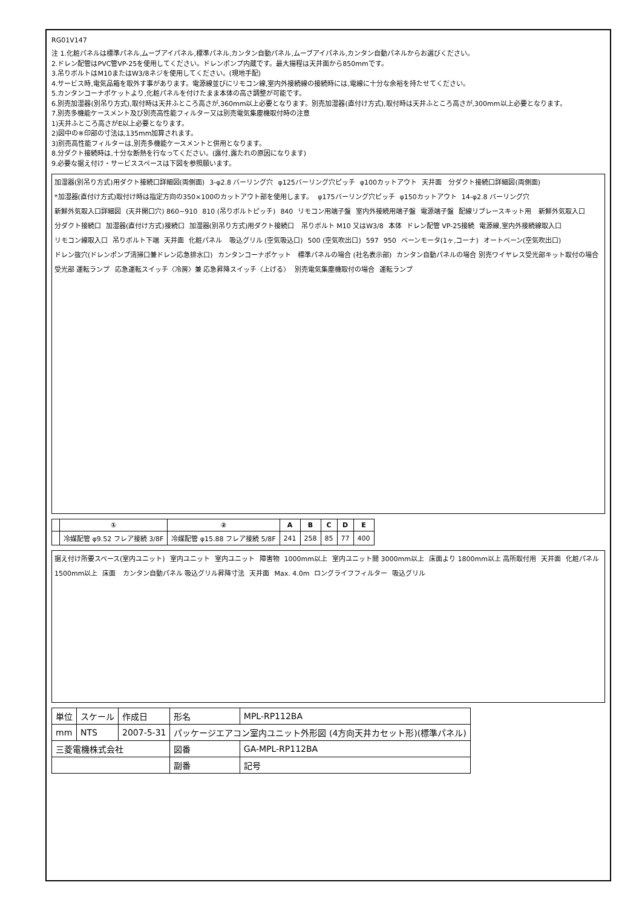RG01V147
注 1.化粧パネルは標準パネル,ムーブアイパネル,標準パネル,カンタン自動パネル,ムーブアイパネル,カンタン自動パネルからお選びください。
2.ドレン配管はPVC管VP-25を使用してください。ドレンポンプ内蔵です。最大揚程は天井面から850mmです。
3.吊りボルトはM10またはW3/8ネジを使用してください。(現地手配)
4.サービス時,電気品箱を取外す事があります。電源線並びにリモコン線,室内外接続線の接続時には,電線に十分な余裕を持たせてください。
5.カンタンコーナポケットより,化粧パネルを付けたまま本体の高さ調整が可能です。
6.別売加湿器(別吊り方式),取付時は天井ふところ高さが,360mm以上必要となります。別売加湿器(直付け方式),取付時は天井ふところ高さが,300mm以上必要となります。
7.別売多機能ケースメント及び別売高性能フィルター又は別売電気集塵機取付時の注意
1)天井ふところ高さがE以上必要となります。
2)図中の※印部の寸法は,135mm加算されます。
3)別売高性能フィルターは,別売多機能ケースメントと併用となります。
8.分ダクト接続時は,十分な断熱を行なってください。(露付,露たれの原因になります)
9.必要な据え付け・サービススペースは下図を参照願います。
加湿器(別吊り方式)用ダクト接続口詳細図(両側面) 3-φ2.8 バーリング穴 φ125バーリング穴ピッチ φ100カットアウト 天井面 分ダクト接続口詳細図(両側面) *加湿器(直付け方式)取付け時は指定方向の350×100のカットアウト部を使用します。 φ175バーリング穴ピッチ φ150カットアウト 14-φ2.8 バーリング穴 新鮮外気取入口詳細図 (天井開口穴) 860~910 810 (吊りボルトピッチ) 840 リモコン用端子盤 室内外接続用端子盤 電源端子盤 配線リプレースキット用 新鮮外気取入口 分ダクト接続口 加湿器(直付け方式)接続口 加湿器(別吊り方式)用ダクト接続口 吊りボルト M10 又はW3/8 本体 ドレン配管 VP-25接続 電源線,室内外接続線取入口 リモコン線取入口 吊りボルト下端 天井面 化粧パネル 吸込グリル (空気吸込口) 500 (空気吹出口) 597 950 ベーンモータ(1ヶ,コーナ) オートベーン(空気吹出口) ドレン抜穴(ドレンポンプ清掃口兼ドレン応急排水口) カンタンコーナポケット 標準パネルの場合 (社名表示部) カンタン自動パネルの場合 別売ワイヤレス受光部キット取付の場合 受光部 運転ランプ 応急運転スイッチ〈冷房〉兼 応急昇降スイッチ〈上げる〉 別売電気集塵機取付の場合 運転ランプ
| | ① | ② | A | B | C | D | E |
| --- | --- | --- | --- | --- | --- | --- | --- |
| | 冷媒配管 φ9.52 フレア接続 3/8F | 冷媒配管 φ15.88 フレア接続 5/8F | 241 | 258 | 85 | 77 | 400 |
据え付け所要スペース(室内ユニット) 室内ユニット 室内ユニット 障害物 1000mm以上 室内ユニット間 3000mm以上 床面より 1800mm以上 高所取付用 天井面 化粧パネル 1500mm以上 床面 カンタン自動パネル 吸込グリル昇降寸法 天井面 Max. 4.0m ロングライフフィルター 吸込グリル
| 単位 | スケール | 作成日 | 形名 | MPL-RP112BA |
| mm | NTS | 2007-5-31 | パッケージエアコン室内ユニット外形図 (4方向天井カセット形)(標準パネル) | |
| 三菱電機株式会社 | | | 図番 | GA-MPL-RP112BA |
| | | | 副番 | 記号 |